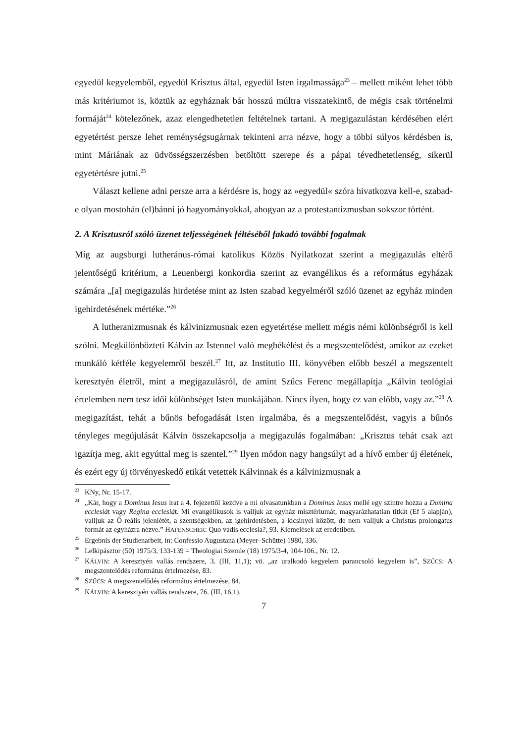egyedül kegyelemből, egyedül Krisztus által, egyedül Isten irgalmassága<sup>23</sup> – mellett miként lehet több más kritériumot is, köztük az egyháznak bár hosszú múltra visszatekintő, de mégis csak történelmi formáját<sup>24</sup> kötelezőnek, azaz elengedhetetlen feltételnek tartani. A megigazulástan kérdésében elért egyetértést persze lehet reménységsugárnak tekinteni arra nézve, hogy a többi súlyos kérdésben is, mint Máriának az üdvösségszerzésben betöltött szerepe és a pápai tévedhetetlenség, sikerül egyetértésre jutni.<sup>25</sup>
Választ kellene adni persze arra a kérdésre is, hogy az »egyedül« szóra hivatkozva kell-e, szabad-e olyan mostohán (el)bánni jó hagyományokkal, ahogyan az a protestantizmusban sokszor történt.
2. A Krisztusról szóló üzenet teljességének féltéséből fakadó további fogalmak
Míg az augsburgi lutheránus-római katolikus Közös Nyilatkozat szerint a megigazulás eltérő jelentőségű kritérium, a Leuenbergi konkordia szerint az evangélikus és a református egyházak számára „[a] megigazulás hirdetése mint az Isten szabad kegyelméről szóló üzenet az egyház minden igehirdetésének mértéke.”<sup>26</sup>
A lutheranizmusnak és kálvinizmusnak ezen egyetértése mellett mégis némi különbségről is kell szólni. Megkülönbözteti Kálvin az Istennel való megbékélést és a megszentelődést, amikor az ezeket munkáló kétféle kegyelemről beszél.<sup>27</sup> Itt, az Institutio III. könyvében előbb beszél a megszentelt keresztyén életről, mint a megigazulásról, de amint Szűcs Ferenc megállapítja „Kálvin teológiai értelemben nem tesz idői különbséget Isten munkájában. Nincs ilyen, hogy ez van előbb, vagy az.”<sup>28</sup> A megigazítást, tehát a bűnös befogadását Isten irgalmába, és a megszentelődést, vagyis a bűnös tényleges megújulását Kálvin összekapcsolja a megigazulás fogalmában: „Krisztus tehát csak azt igazítja meg, akit egyúttal meg is szentel.”<sup>29</sup> Ilyen módon nagy hangsúlyt ad a hívő ember új életének, és ezért egy új törvényeskedő etikát vetettek Kálvinnak és a kálvinizmusnak a
<sup>23</sup>KNy, Nr. 15-17.
<sup>24</sup>„Kár, hogy a Dominus Iesus irat a 4. fejezettől kezdve a mi olvasatunkban a Dominus Iesus mellé egy szintre hozza a Domina ecclesiát vagy Regina ecclesiát. Mi evangélikusok is valljuk az egyház misztériumát, magyarázhatatlan titkát (Ef 5 alapján), valljuk az Ő reális jelenlétét, a szentségekben, az igehirdetésben, a kicsinyei között, de nem valljuk a Christus prolongatus formát az egyházra nézve.” HAFENSCHER: Quo vadis ecclesia?, 93. Kiemelések az eredetiben.
<sup>25</sup> Ergebnis der Studienarbeit, in: Confessio Augustana (Meyer–Schütte) 1980, 336.
<sup>26</sup> Lelkipásztor (50) 1975/3, 133-139 = Theologiai Szemle (18) 1975/3-4, 104-106., Nr. 12.
<sup>27</sup>KÁLVIN: A keresztyén vallás rendszere, 3. (III, 11,1); vö. „az uralkodó kegyelem parancsoló kegyelem is”, SZŰCS: A megszentelődés református értelmezése, 83.
<sup>28</sup>SZŰCS: A megszentelődés református értelmezése, 84.
<sup>29</sup>KÁLVIN: A keresztyén vallás rendszere, 76. (III, 16,1).
7